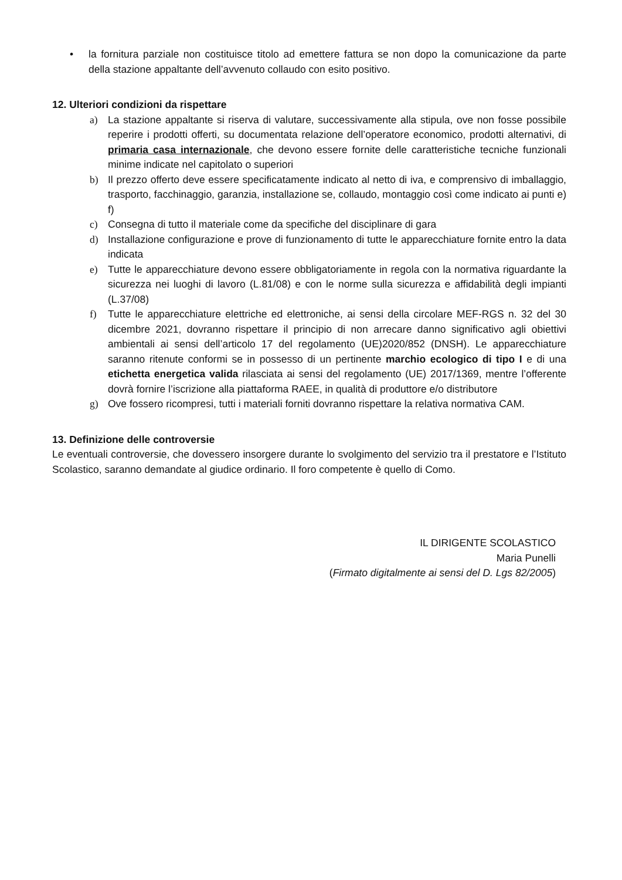• la fornitura parziale non costituisce titolo ad emettere fattura se non dopo la comunicazione da parte della stazione appaltante dell’avvenuto collaudo con esito positivo.
12. Ulteriori condizioni da rispettare
a) La stazione appaltante si riserva di valutare, successivamente alla stipula, ove non fosse possibile reperire i prodotti offerti, su documentata relazione dell’operatore economico, prodotti alternativi, di primaria casa internazionale, che devono essere fornite delle caratteristiche tecniche funzionali minime indicate nel capitolato o superiori
b) Il prezzo offerto deve essere specificatamente indicato al netto di iva, e comprensivo di imballaggio, trasporto, facchinaggio, garanzia, installazione se, collaudo, montaggio così come indicato ai punti e) f)
c) Consegna di tutto il materiale come da specifiche del disciplinare di gara
d) Installazione configurazione e prove di funzionamento di tutte le apparecchiature fornite entro la data indicata
e) Tutte le apparecchiature devono essere obbligatoriamente in regola con la normativa riguardante la sicurezza nei luoghi di lavoro (L.81/08) e con le norme sulla sicurezza e affidabilità degli impianti (L.37/08)
f) Tutte le apparecchiature elettriche ed elettroniche, ai sensi della circolare MEF-RGS n. 32 del 30 dicembre 2021, dovranno rispettare il principio di non arrecare danno significativo agli obiettivi ambientali ai sensi dell’articolo 17 del regolamento (UE)2020/852 (DNSH). Le apparecchiature saranno ritenute conformi se in possesso di un pertinente marchio ecologico di tipo I e di una etichetta energetica valida rilasciata ai sensi del regolamento (UE) 2017/1369, mentre l’offerente dovrà fornire l’iscrizione alla piattaforma RAEE, in qualità di produttore e/o distributore
g) Ove fossero ricompresi, tutti i materiali forniti dovranno rispettare la relativa normativa CAM.
13. Definizione delle controversie
Le eventuali controversie, che dovessero insorgere durante lo svolgimento del servizio tra il prestatore e l’Istituto Scolastico, saranno demandate al giudice ordinario. Il foro competente è quello di Como.
IL DIRIGENTE SCOLASTICO
Maria Punelli
(Firmato digitalmente ai sensi del D. Lgs 82/2005)